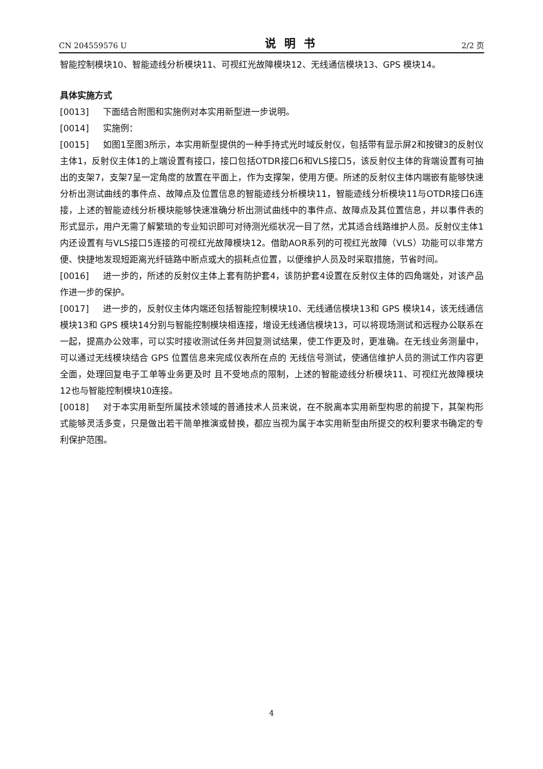CN 204559576 U 说明书 2/2 页
智能控制模块10、智能迹线分析模块11、可视红光故障模块12、无线通信模块13、GPS 模块14。
具体实施方式
[0013] 下面结合附图和实施例对本实用新型进一步说明。
[0014] 实施例：
[0015] 如图1至图3所示，本实用新型提供的一种手持式光时域反射仪，包括带有显示屏2和按键3的反射仪主体1，反射仪主体1的上端设置有接口，接口包括OTDR接口6和VLS接口5，该反射仪主体的背端设置有可抽出的支架7，支架7呈一定角度的放置在平面上，作为支撑架，使用方便。所述的反射仪主体内端嵌有能够快速分析出测试曲线的事件点、故障点及位置信息的智能迹线分析模块11，智能迹线分析模块11与OTDR接口6连接，上述的智能迹线分析模块能够快速准确分析出测试曲线中的事件点、故障点及其位置信息，并以事件表的形式显示，用户无需了解繁琐的专业知识即可对待测光缆状况一目了然，尤其适合线路维护人员。反射仪主体1内还设置有与VLS接口5连接的可视红光故障模块12。借助AOR系列的可视红光故障（VLS）功能可以非常方便、快捷地发现短距离光纤链路中断点或大的损耗点位置，以便维护人员及时采取措施，节省时间。
[0016] 进一步的，所述的反射仪主体上套有防护套4，该防护套4设置在反射仪主体的四角端处，对该产品作进一步的保护。
[0017] 进一步的，反射仪主体内端还包括智能控制模块10、无线通信模块13和 GPS 模块14，该无线通信模块13和 GPS 模块14分别与智能控制模块相连接，增设无线通信模块13，可以将现场测试和远程办公联系在一起，提高办公效率，可以实时接收测试任务并回复测试结果，使工作更及时，更准确。在无线业务测量中，可以通过无线模块结合 GPS 位置信息来完成仪表所在点的 无线信号测试，使通信维护人员的测试工作内容更全面，处理回复电子工单等业务更及时 且不受地点的限制，上述的智能迹线分析模块11、可视红光故障模块12也与智能控制模块10连接。
[0018] 对于本实用新型所属技术领域的普通技术人员来说，在不脱离本实用新型构思的前提下，其架构形式能够灵活多变，只是做出若干简单推演或替换，都应当视为属于本实用新型由所提交的权利要求书确定的专利保护范围。
4